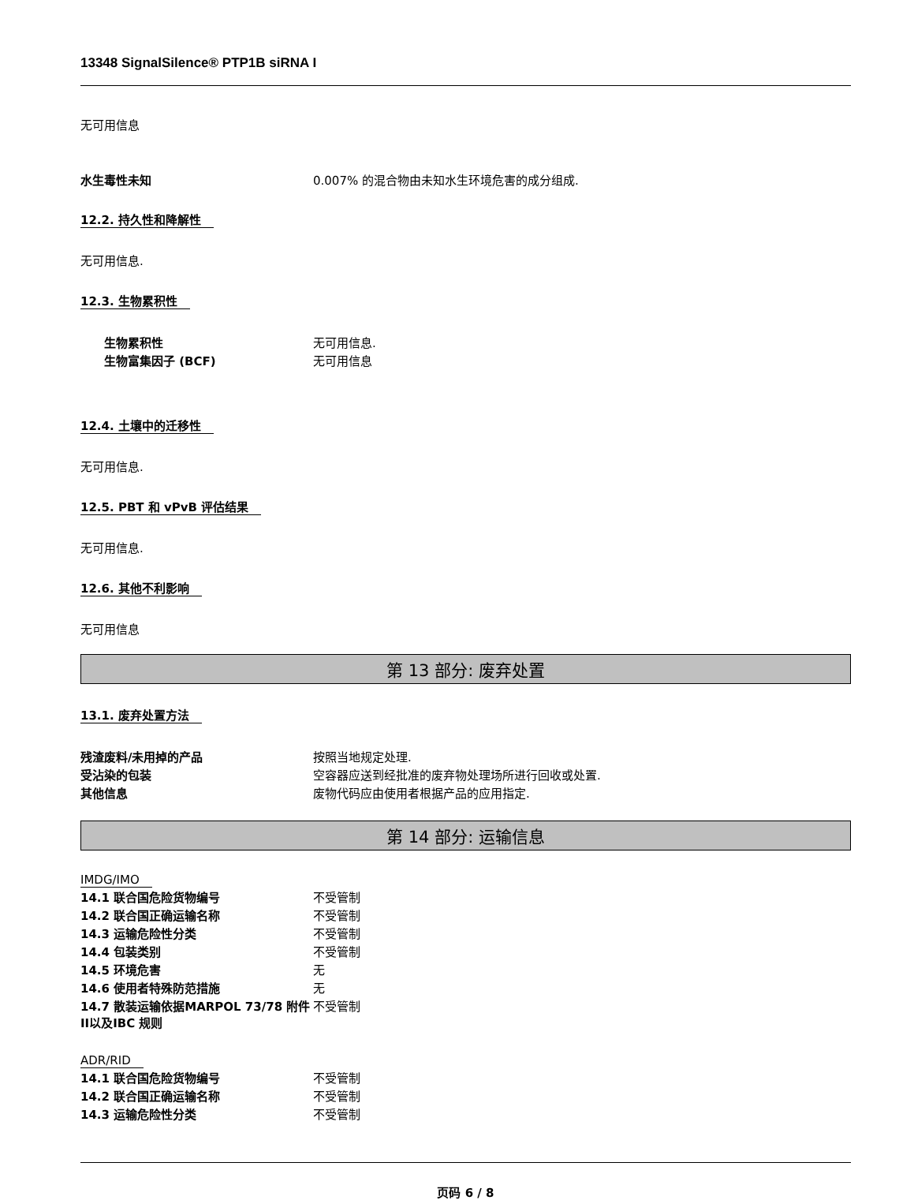13348 SignalSilence® PTP1B siRNA I
无可用信息
| 水生毒性未知 | 0.007% 的混合物由未知水生环境危害的成分组成. |
12.2. 持久性和降解性
无可用信息.
12.3. 生物累积性
| 生物累积性 | 无可用信息. |
| 生物富集因子 (BCF) | 无可用信息 |
12.4. 土壤中的迁移性
无可用信息.
12.5. PBT 和 vPvB 评估结果
无可用信息.
12.6. 其他不利影响
无可用信息
第 13 部分: 废弃处置
13.1. 废弃处置方法
| 残渣废料/未用掉的产品 | 按照当地规定处理. |
| 受沾染的包装 | 空容器应送到经批准的废弃物处理场所进行回收或处置. |
| 其他信息 | 废物代码应由使用者根据产品的应用指定. |
第 14 部分: 运输信息
IMDG/IMO
| 14.1 联合国危险货物编号 | 不受管制 |
| 14.2 联合国正确运输名称 | 不受管制 |
| 14.3 运输危险性分类 | 不受管制 |
| 14.4 包装类别 | 不受管制 |
| 14.5 环境危害 | 无 |
| 14.6 使用者特殊防范措施 | 无 |
| 14.7 散装运输依据MARPOL 73/78 附件II以及IBC 规则 | 不受管制 |
ADR/RID
| 14.1 联合国危险货物编号 | 不受管制 |
| 14.2 联合国正确运输名称 | 不受管制 |
| 14.3 运输危险性分类 | 不受管制 |
页码 6 / 8